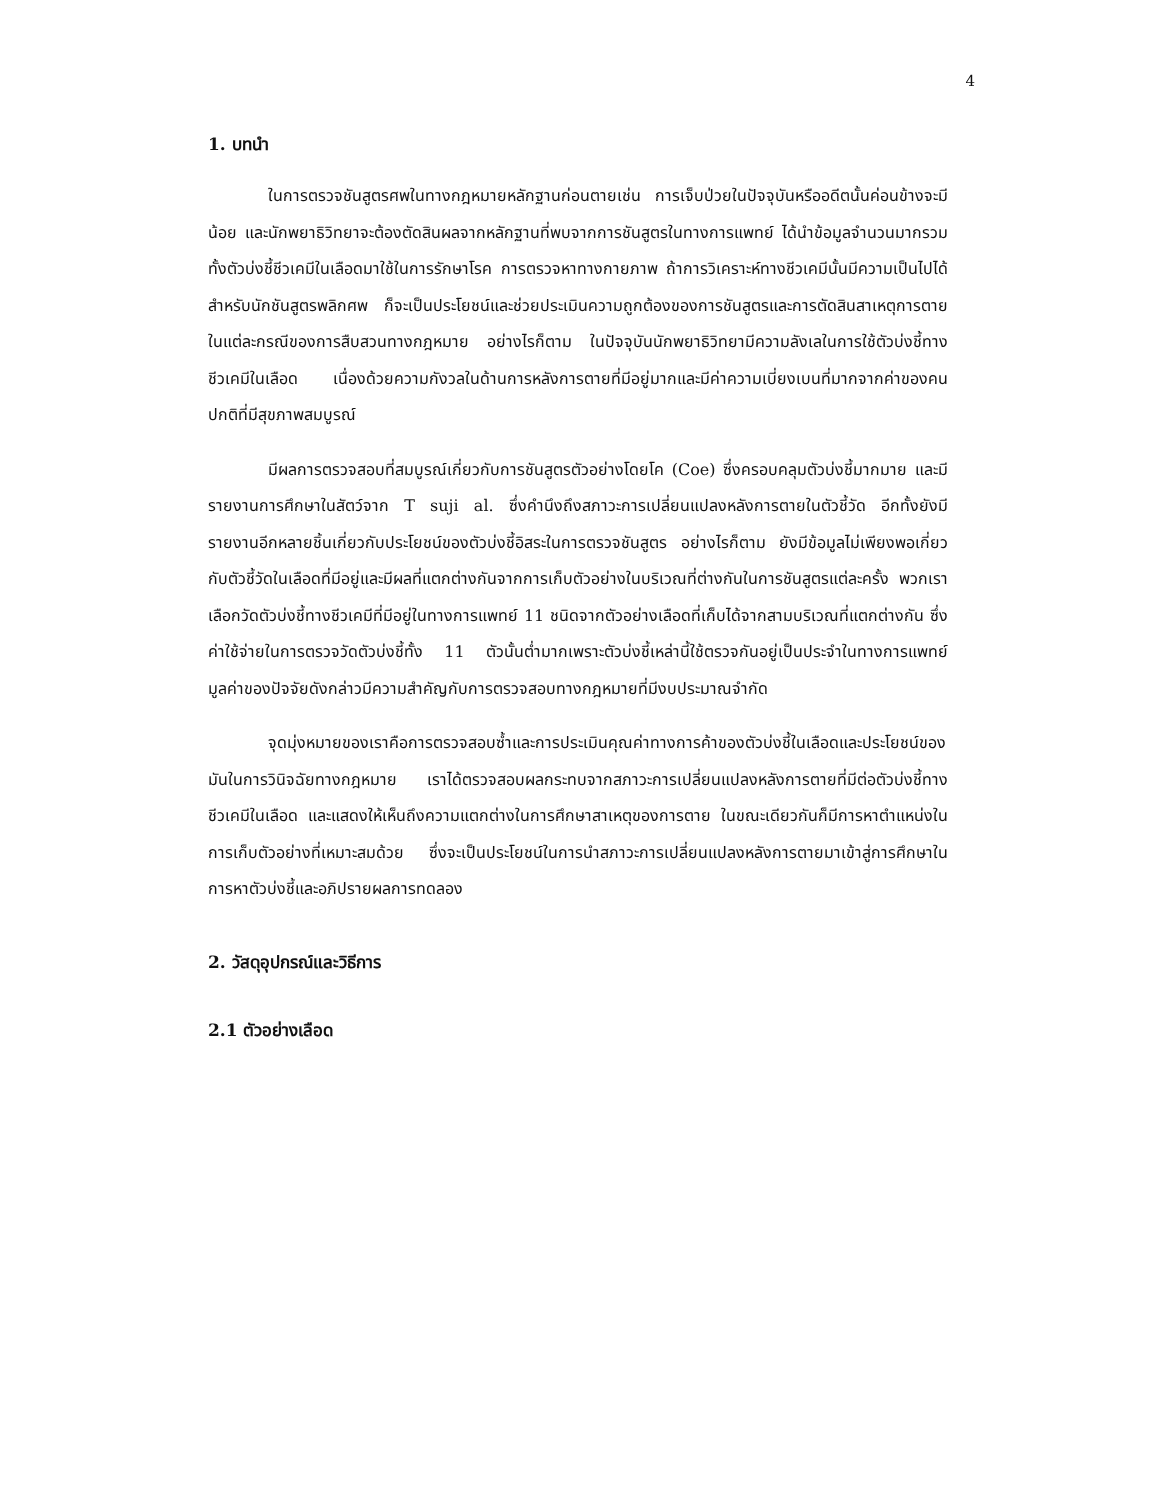4
1. บทนำ
ในการตรวจชันสูตรศพในทางกฎหมายหลักฐานก่อนตายเช่น การเจ็บป่วยในปัจจุบันหรืออดีตนั้นค่อนข้างจะมีน้อย และนักพยาธิวิทยาจะต้องตัดสินผลจากหลักฐานที่พบจากการชันสูตรในทางการแพทย์ ได้นำข้อมูลจำนวนมากรวมทั้งตัวบ่งชี้ชีวเคมีในเลือดมาใช้ในการรักษาโรค การตรวจหาทางกายภาพ ถ้าการวิเคราะห์ทางชีวเคมีนั้นมีความเป็นไปได้สำหรับนักชันสูตรพลิกศพ ก็จะเป็นประโยชน์และช่วยประเมินความถูกต้องของการชันสูตรและการตัดสินสาเหตุการตายในแต่ละกรณีของการสืบสวนทางกฎหมาย อย่างไรก็ตาม ในปัจจุบันนักพยาธิวิทยามีความลังเลในการใช้ตัวบ่งชี้ทางชีวเคมีในเลือด เนื่องด้วยความกังวลในด้านการหลังการตายที่มีอยู่มากและมีค่าความเบี่ยงเบนที่มากจากค่าของคนปกติที่มีสุขภาพสมบูรณ์
มีผลการตรวจสอบที่สมบูรณ์เกี่ยวกับการชันสูตรตัวอย่างโดยโค (Coe) ซึ่งครอบคลุมตัวบ่งชี้มากมาย และมีรายงานการศึกษาในสัตว์จาก T suji al. ซึ่งคำนึงถึงสภาวะการเปลี่ยนแปลงหลังการตายในตัวชี้วัด อีกทั้งยังมีรายงานอีกหลายชิ้นเกี่ยวกับประโยชน์ของตัวบ่งชี้อิสระในการตรวจชันสูตร อย่างไรก็ตาม ยังมีข้อมูลไม่เพียงพอเกี่ยวกับตัวชี้วัดในเลือดที่มีอยู่และมีผลที่แตกต่างกันจากการเก็บตัวอย่างในบริเวณที่ต่างกันในการชันสูตรแต่ละครั้ง พวกเราเลือกวัดตัวบ่งชี้ทางชีวเคมีที่มีอยู่ในทางการแพทย์ 11 ชนิดจากตัวอย่างเลือดที่เก็บได้จากสามบริเวณที่แตกต่างกัน ซึ่งค่าใช้จ่ายในการตรวจวัดตัวบ่งชี้ทั้ง 11 ตัวนั้นต่ำมากเพราะตัวบ่งชี้เหล่านี้ใช้ตรวจกันอยู่เป็นประจำในทางการแพทย์ มูลค่าของปัจจัยดังกล่าวมีความสำคัญกับการตรวจสอบทางกฎหมายที่มีงบประมาณจำกัด
จุดมุ่งหมายของเราคือการตรวจสอบซ้ำและการประเมินคุณค่าทางการค้าของตัวบ่งชี้ในเลือดและประโยชน์ของมันในการวินิจฉัยทางกฎหมาย เราได้ตรวจสอบผลกระทบจากสภาวะการเปลี่ยนแปลงหลังการตายที่มีต่อตัวบ่งชี้ทาง ชีวเคมีในเลือด และแสดงให้เห็นถึงความแตกต่างในการศึกษาสาเหตุของการตาย ในขณะเดียวกันก็มีการหาตำแหน่งในการเก็บตัวอย่างที่เหมาะสมด้วย ซึ่งจะเป็นประโยชน์ในการนำสภาวะการเปลี่ยนแปลงหลังการตายมาเข้าสู่การศึกษาในการหาตัวบ่งชี้และอภิปรายผลการทดลอง
2. วัสดุอุปกรณ์และวิธีการ
2.1 ตัวอย่างเลือด